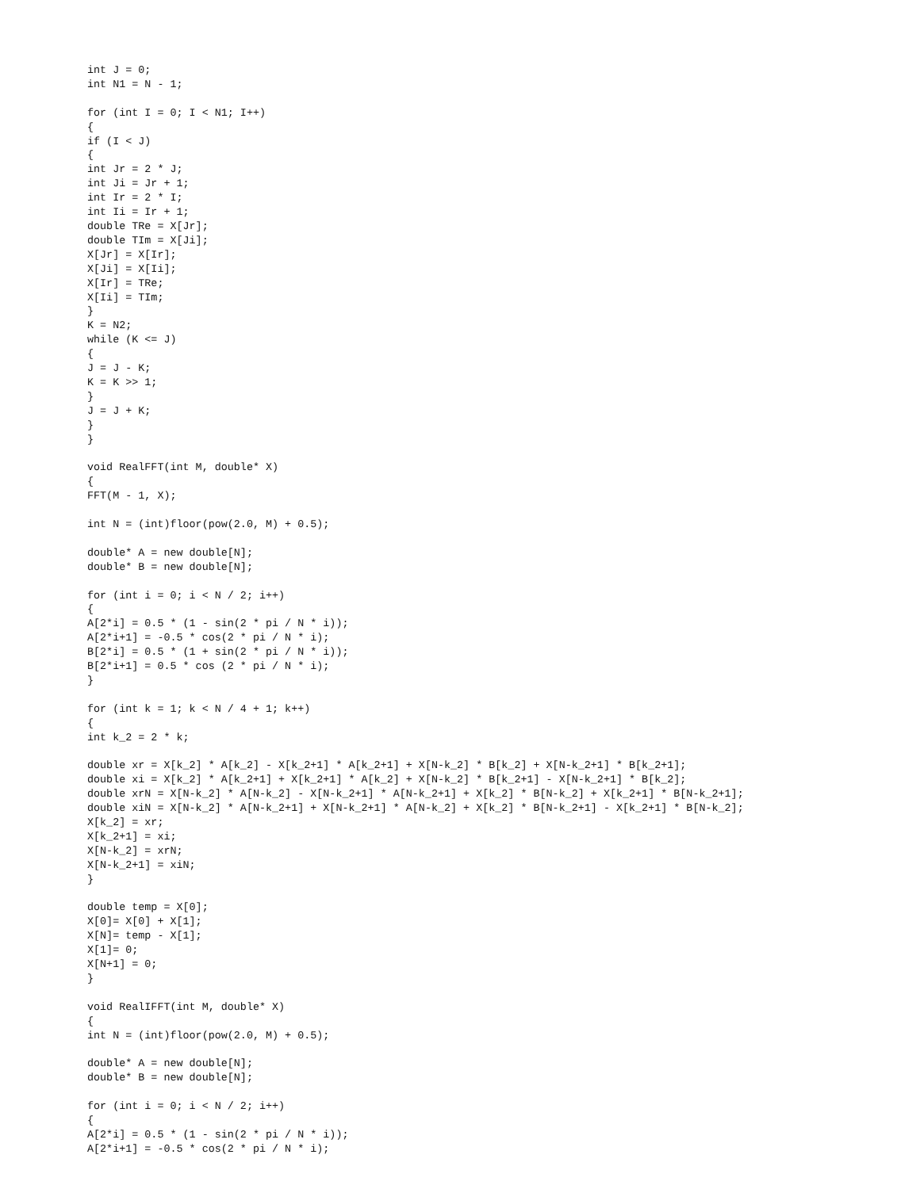int J = 0;
int N1 = N - 1;

for (int I = 0; I < N1; I++)
{
if (I < J)
{
int Jr = 2 * J;
int Ji = Jr + 1;
int Ir = 2 * I;
int Ii = Ir + 1;
double TRe = X[Jr];
double TIm = X[Ji];
X[Jr] = X[Ir];
X[Ji] = X[Ii];
X[Ir] = TRe;
X[Ii] = TIm;
}
K = N2;
while (K <= J)
{
J = J - K;
K = K >> 1;
}
J = J + K;
}
}

void RealFFT(int M, double* X)
{
FFT(M - 1, X);

int N = (int)floor(pow(2.0, M) + 0.5);

double* A = new double[N];
double* B = new double[N];

for (int i = 0; i < N / 2; i++)
{
A[2*i] = 0.5 * (1 - sin(2 * pi / N * i));
A[2*i+1] = -0.5 * cos(2 * pi / N * i);
B[2*i] = 0.5 * (1 + sin(2 * pi / N * i));
B[2*i+1] = 0.5 * cos (2 * pi / N * i);
}

for (int k = 1; k < N / 4 + 1; k++)
{
int k_2 = 2 * k;

double xr = X[k_2] * A[k_2] - X[k_2+1] * A[k_2+1] + X[N-k_2] * B[k_2] + X[N-k_2+1] * B[k_2+1];
double xi = X[k_2] * A[k_2+1] + X[k_2+1] * A[k_2] + X[N-k_2] * B[k_2+1] - X[N-k_2+1] * B[k_2];
double xrN = X[N-k_2] * A[N-k_2] - X[N-k_2+1] * A[N-k_2+1] + X[k_2] * B[N-k_2] + X[k_2+1] * B[N-k_2+1];
double xiN = X[N-k_2] * A[N-k_2+1] + X[N-k_2+1] * A[N-k_2] + X[k_2] * B[N-k_2+1] - X[k_2+1] * B[N-k_2];
X[k_2] = xr;
X[k_2+1] = xi;
X[N-k_2] = xrN;
X[N-k_2+1] = xiN;
}

double temp = X[0];
X[0]= X[0] + X[1];
X[N]= temp - X[1];
X[1]= 0;
X[N+1] = 0;
}

void RealIFFT(int M, double* X)
{
int N = (int)floor(pow(2.0, M) + 0.5);

double* A = new double[N];
double* B = new double[N];

for (int i = 0; i < N / 2; i++)
{
A[2*i] = 0.5 * (1 - sin(2 * pi / N * i));
A[2*i+1] = -0.5 * cos(2 * pi / N * i);